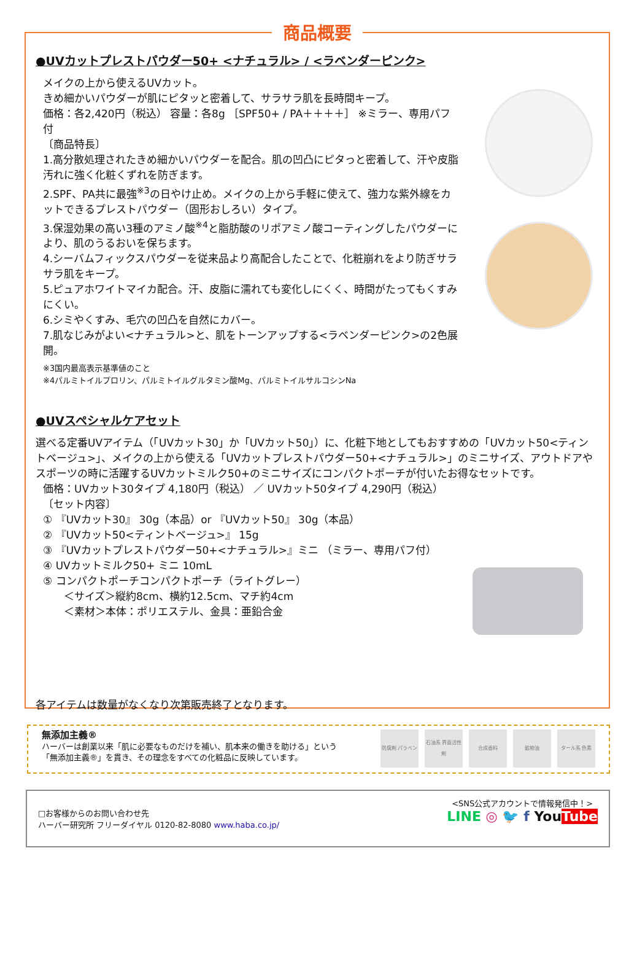商品概要
●UVカットプレストパウダー50+ <ナチュラル> / <ラベンダーピンク>
メイクの上から使えるUVカット。
きめ細かいパウダーが肌にピタッと密着して、サラサラ肌を長時間キープ。
価格：各2,420円（税込） 容量：各8g ［SPF50+ / PA＋＋＋＋］ ※ミラー、専用パフ付
〔商品特長〕
1.高分散処理されたきめ細かいパウダーを配合。肌の凹凸にピタっと密着して、汗や皮脂汚れに強く化粧くずれを防ぎます。
2.SPF、PA共に最強<sup>※3</sup>の日やけ止め。メイクの上から手軽に使えて、強力な紫外線をカットできるプレストパウダー（固形おしろい）タイプ。
3.保湿効果の高い3種のアミノ酸<sup>※4</sup>と脂肪酸のリポアミノ酸コーティングしたパウダーにより、肌のうるおいを保ちます。
4.シーバムフィックスパウダーを従来品より高配合したことで、化粧崩れをより防ぎサラサラ肌をキープ。
5.ピュアホワイトマイカ配合。汗、皮脂に濡れても変化しにくく、時間がたってもくすみにくい。
6.シミやくすみ、毛穴の凹凸を自然にカバー。
7.肌なじみがよい<ナチュラル>と、肌をトーンアップする<ラベンダーピンク>の2色展開。
※3国内最高表示基準値のこと
※4パルミトイルプロリン、パルミトイルグルタミン酸Mg、パルミトイルサルコシンNa
●UVスペシャルケアセット
選べる定番UVアイテム（「UVカット30」か「UVカット50」）に、化粧下地としてもおすすめの「UVカット50<ティントベージュ>」、メイクの上から使える「UVカットプレストパウダー50+<ナチュラル>」のミニサイズ、アウトドアやスポーツの時に活躍するUVカットミルク50+のミニサイズにコンパクトポーチが付いたお得なセットです。
価格：UVカット30タイプ 4,180円（税込） ／ UVカット50タイプ 4,290円（税込）
〔セット内容〕
① 『UVカット30』 30g（本品）or 『UVカット50』 30g（本品）
② 『UVカット50<ティントベージュ>』 15g
③ 『UVカットプレストパウダー50+<ナチュラル>』ミニ （ミラー、専用パフ付）
④ UVカットミルク50+ ミニ 10mL
⑤ コンパクトポーチコンパクトポーチ（ライトグレー）
＜サイズ＞縦約8cm、横約12.5cm、マチ約4cm
＜素材＞本体：ポリエステル、金具：亜鉛合金
各アイテムは数量がなくなり次第販売終了となります。
無添加主義®
ハーバーは創業以来「肌に必要なものだけを補い、肌本来の働きを助ける」という
「無添加主義®」を貫き、その理念をすべての化粧品に反映しています。
防腐剤 パラベン 石油系 界面活性剤
合成香料 鉱物油 タール系 色素
□お客様からのお問い合わせ先
ハーバー研究所 フリーダイヤル 0120-82-8080 www.haba.co.jp/
<SNS公式アカウントで情報発信中！>
LINE ◎ 🐦 f YouTube